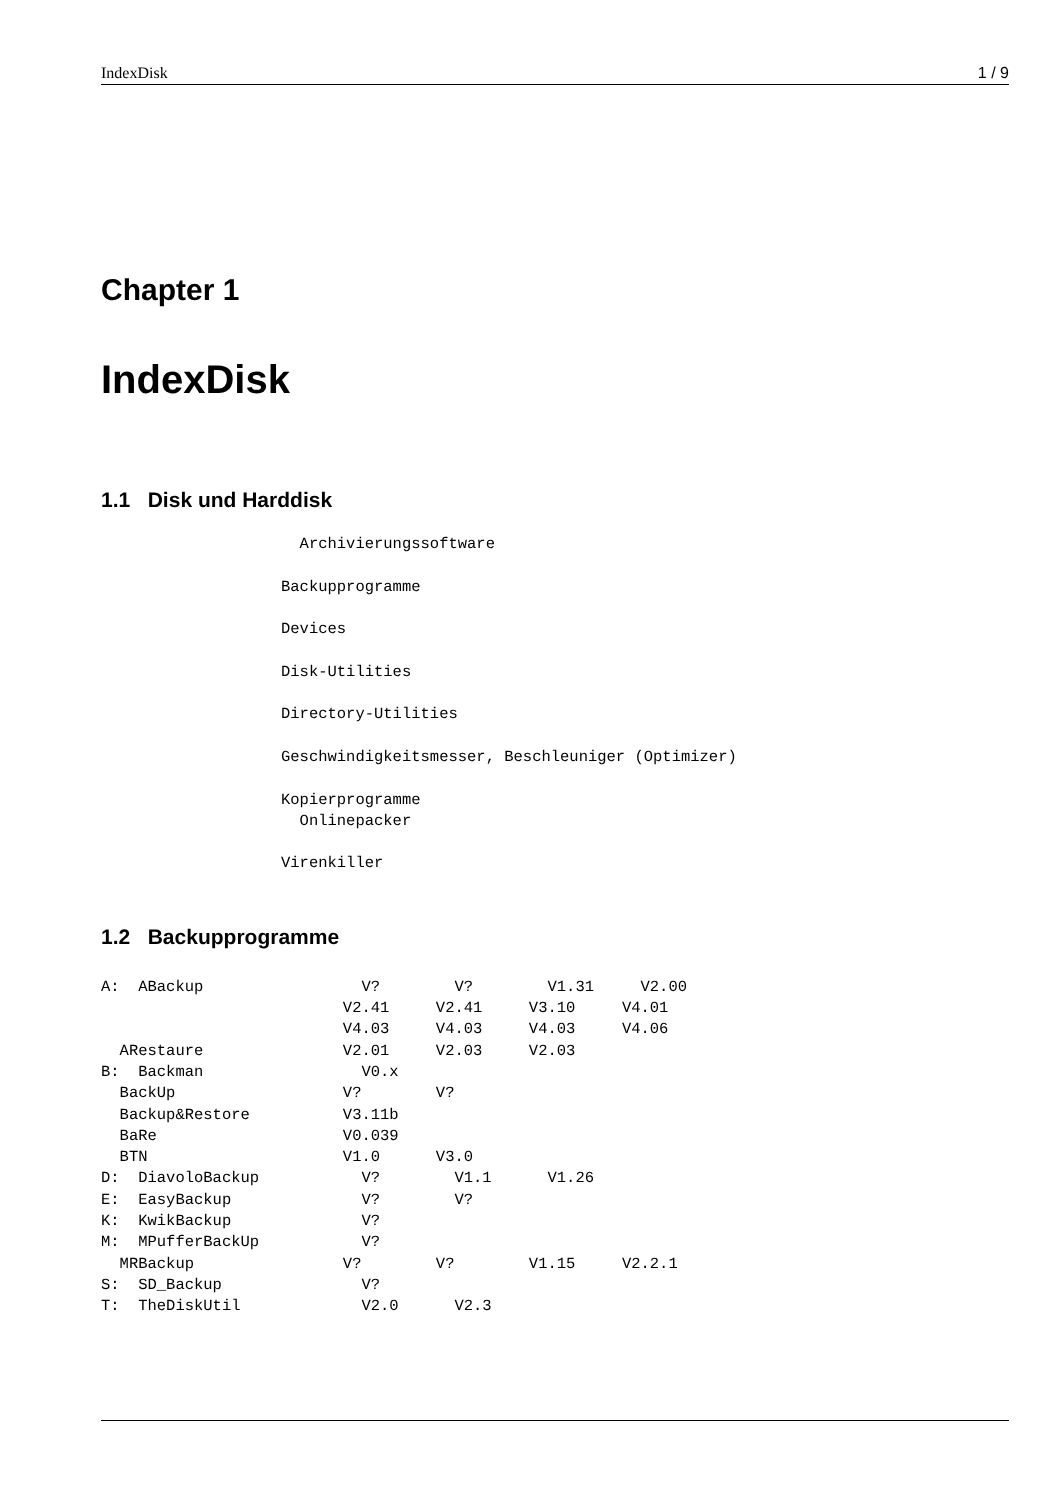IndexDisk 1 / 9
Chapter 1
IndexDisk
1.1 Disk und Harddisk
  Archivierungssoftware

Backupprogramme

Devices

Disk-Utilities

Directory-Utilities

Geschwindigkeitsmesser, Beschleuniger (Optimizer)

Kopierprogramme
  Onlinepacker

Virenkiller
1.2 Backupprogramme
A:  ABackup                 V?        V?        V1.31     V2.00
                          V2.41     V2.41     V3.10     V4.01
                          V4.03     V4.03     V4.03     V4.06
  ARestaure               V2.01     V2.03     V2.03
B:  Backman                 V0.x
  BackUp                  V?        V?
  Backup&Restore          V3.11b
  BaRe                    V0.039
  BTN                     V1.0      V3.0
D:  DiavoloBackup           V?        V1.1      V1.26
E:  EasyBackup              V?        V?
K:  KwikBackup              V?
M:  MPufferBackUp           V?
  MRBackup                V?        V?        V1.15     V2.2.1
S:  SD_Backup               V?
T:  TheDiskUtil             V2.0      V2.3